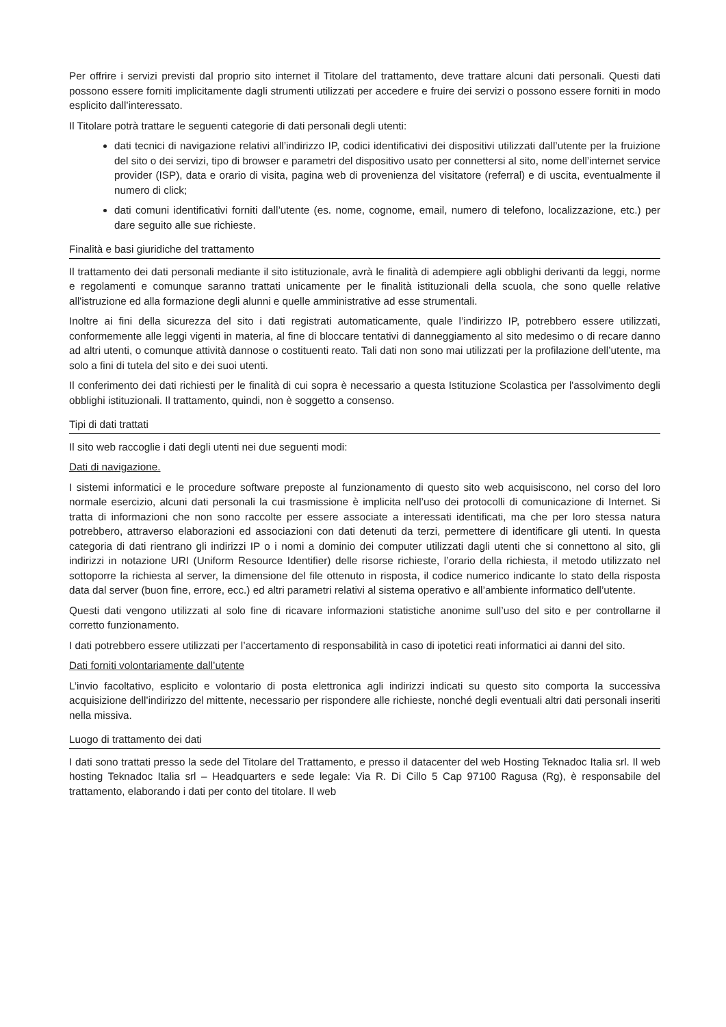Per offrire i servizi previsti dal proprio sito internet il Titolare del trattamento, deve trattare alcuni dati personali. Questi dati possono essere forniti implicitamente dagli strumenti utilizzati per accedere e fruire dei servizi o possono essere forniti in modo esplicito dall’interessato.
Il Titolare potrà trattare le seguenti categorie di dati personali degli utenti:
dati tecnici di navigazione relativi all’indirizzo IP, codici identificativi dei dispositivi utilizzati dall’utente per la fruizione del sito o dei servizi, tipo di browser e parametri del dispositivo usato per connettersi al sito, nome dell’internet service provider (ISP), data e orario di visita, pagina web di provenienza del visitatore (referral) e di uscita, eventualmente il numero di click;
dati comuni identificativi forniti dall’utente (es. nome, cognome, email, numero di telefono, localizzazione, etc.) per dare seguito alle sue richieste.
Finalità e basi giuridiche del trattamento
Il trattamento dei dati personali mediante il sito istituzionale, avrà le finalità di adempiere agli obblighi derivanti da leggi, norme e regolamenti e comunque saranno trattati unicamente per le finalità istituzionali della scuola, che sono quelle relative all'istruzione ed alla formazione degli alunni e quelle amministrative ad esse strumentali.
Inoltre ai fini della sicurezza del sito i dati registrati automaticamente, quale l’indirizzo IP, potrebbero essere utilizzati, conformemente alle leggi vigenti in materia, al fine di bloccare tentativi di danneggiamento al sito medesimo o di recare danno ad altri utenti, o comunque attività dannose o costituenti reato. Tali dati non sono mai utilizzati per la profilazione dell’utente, ma solo a fini di tutela del sito e dei suoi utenti.
Il conferimento dei dati richiesti per le finalità di cui sopra è necessario a questa Istituzione Scolastica per l'assolvimento degli obblighi istituzionali. Il trattamento, quindi, non è soggetto a consenso.
Tipi di dati trattati
Il sito web raccoglie i dati degli utenti nei due seguenti modi:
Dati di navigazione.
I sistemi informatici e le procedure software preposte al funzionamento di questo sito web acquisiscono, nel corso del loro normale esercizio, alcuni dati personali la cui trasmissione è implicita nell’uso dei protocolli di comunicazione di Internet. Si tratta di informazioni che non sono raccolte per essere associate a interessati identificati, ma che per loro stessa natura potrebbero, attraverso elaborazioni ed associazioni con dati detenuti da terzi, permettere di identificare gli utenti. In questa categoria di dati rientrano gli indirizzi IP o i nomi a dominio dei computer utilizzati dagli utenti che si connettono al sito, gli indirizzi in notazione URI (Uniform Resource Identifier) delle risorse richieste, l’orario della richiesta, il metodo utilizzato nel sottoporre la richiesta al server, la dimensione del file ottenuto in risposta, il codice numerico indicante lo stato della risposta data dal server (buon fine, errore, ecc.) ed altri parametri relativi al sistema operativo e all’ambiente informatico dell’utente.
Questi dati vengono utilizzati al solo fine di ricavare informazioni statistiche anonime sull’uso del sito e per controllarne il corretto funzionamento.
I dati potrebbero essere utilizzati per l’accertamento di responsabilità in caso di ipotetici reati informatici ai danni del sito.
Dati forniti volontariamente dall’utente
L’invio facoltativo, esplicito e volontario di posta elettronica agli indirizzi indicati su questo sito comporta la successiva acquisizione dell’indirizzo del mittente, necessario per rispondere alle richieste, nonché degli eventuali altri dati personali inseriti nella missiva.
Luogo di trattamento dei dati
I dati sono trattati presso la sede del Titolare del Trattamento, e presso il datacenter del web Hosting Teknadoc Italia srl. Il web hosting Teknadoc Italia srl – Headquarters e sede legale: Via R. Di Cillo 5 Cap 97100 Ragusa (Rg), è responsabile del trattamento, elaborando i dati per conto del titolare. Il web